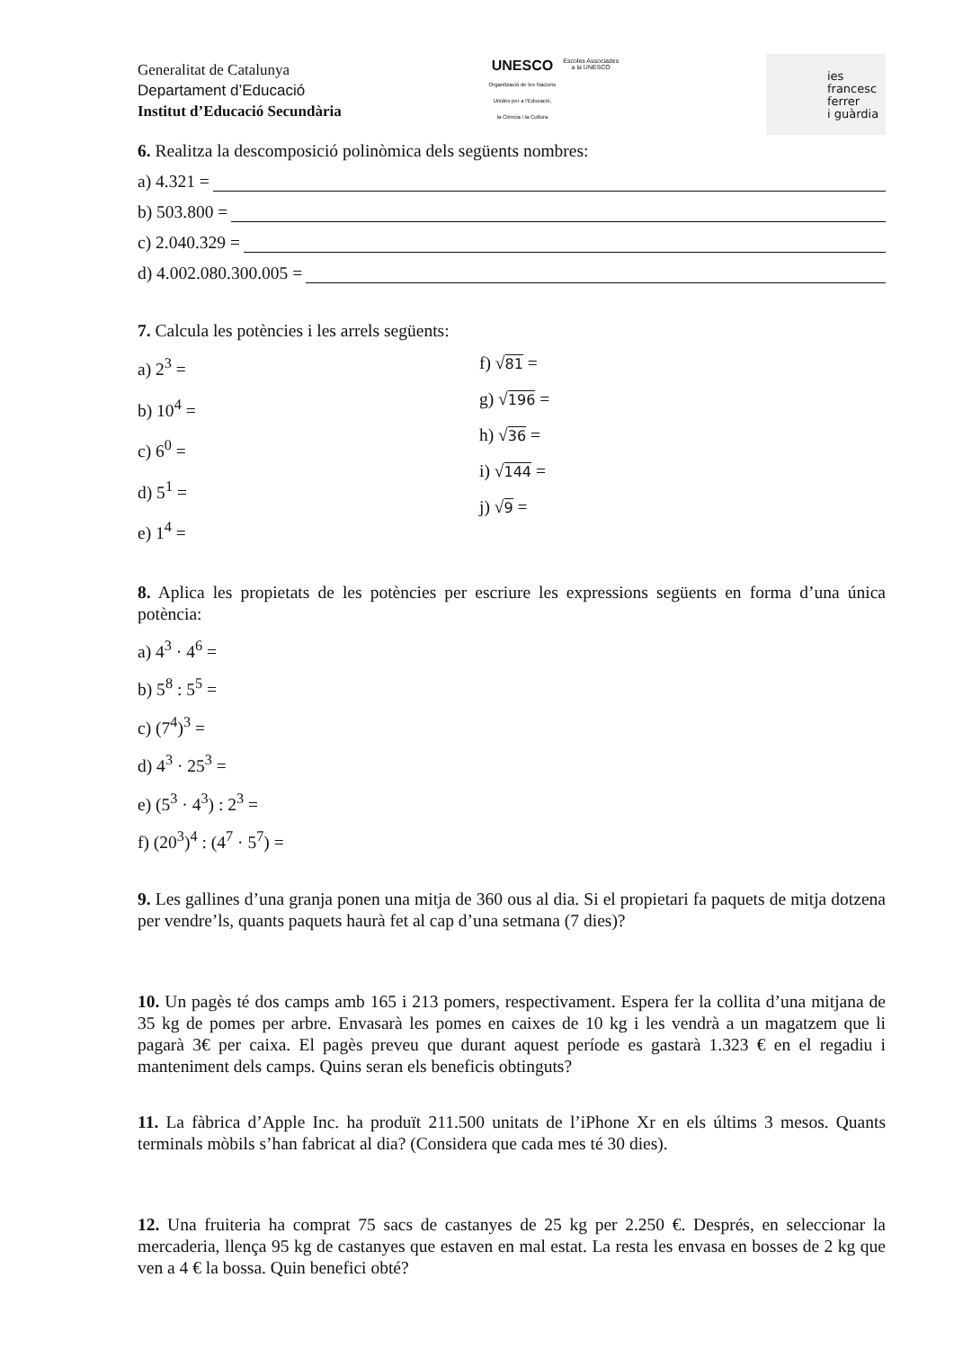Generalitat de Catalunya
Departament d’Educació
Institut d’Educació Secundària
UNESCO
Organització de les Nacions
Unides per a l'Educació,
la Ciència i la Cultura
Escoles Associades
a la UNESCO
ies
francesc
ferrer
i guàrdia
6. Realitza la descomposició polinòmica dels següents nombres:
a) 4.321 =
b) 503.800 =
c) 2.040.329 =
d) 4.002.080.300.005 =
7. Calcula les potències i les arrels següents:
a) 2<sup>3</sup> =
b) 10<sup>4</sup> =
c) 6<sup>0</sup> =
d) 5<sup>1</sup> =
e) 1<sup>4</sup> =
f) √81 =
g) √196 =
h) √36 =
i) √144 =
j) √9 =
8. Aplica les propietats de les potències per escriure les expressions següents en forma d’una única potència:
a) 4<sup>3</sup> · 4<sup>6</sup> =
b) 5<sup>8</sup> : 5<sup>5</sup> =
c) (7<sup>4</sup>)<sup>3</sup> =
d) 4<sup>3</sup> · 25<sup>3</sup> =
e) (5<sup>3</sup> · 4<sup>3</sup>) : 2<sup>3</sup> =
f) (20<sup>3</sup>)<sup>4</sup> : (4<sup>7</sup> · 5<sup>7</sup>) =
9. Les gallines d’una granja ponen una mitja de 360 ous al dia. Si el propietari fa paquets de mitja dotzena per vendre’ls, quants paquets haurà fet al cap d’una setmana (7 dies)?
10. Un pagès té dos camps amb 165 i 213 pomers, respectivament. Espera fer la collita d’una mitjana de 35 kg de pomes per arbre. Envasarà les pomes en caixes de 10 kg i les vendrà a un magatzem que li pagarà 3€ per caixa. El pagès preveu que durant aquest període es gastarà 1.323 € en el regadiu i manteniment dels camps. Quins seran els beneficis obtinguts?
11. La fàbrica d’Apple Inc. ha produït 211.500 unitats de l’iPhone Xr en els últims 3 mesos. Quants terminals mòbils s’han fabricat al dia? (Considera que cada mes té 30 dies).
12. Una fruiteria ha comprat 75 sacs de castanyes de 25 kg per 2.250 €. Després, en seleccionar la mercaderia, llença 95 kg de castanyes que estaven en mal estat. La resta les envasa en bosses de 2 kg que ven a 4 € la bossa. Quin benefici obté?